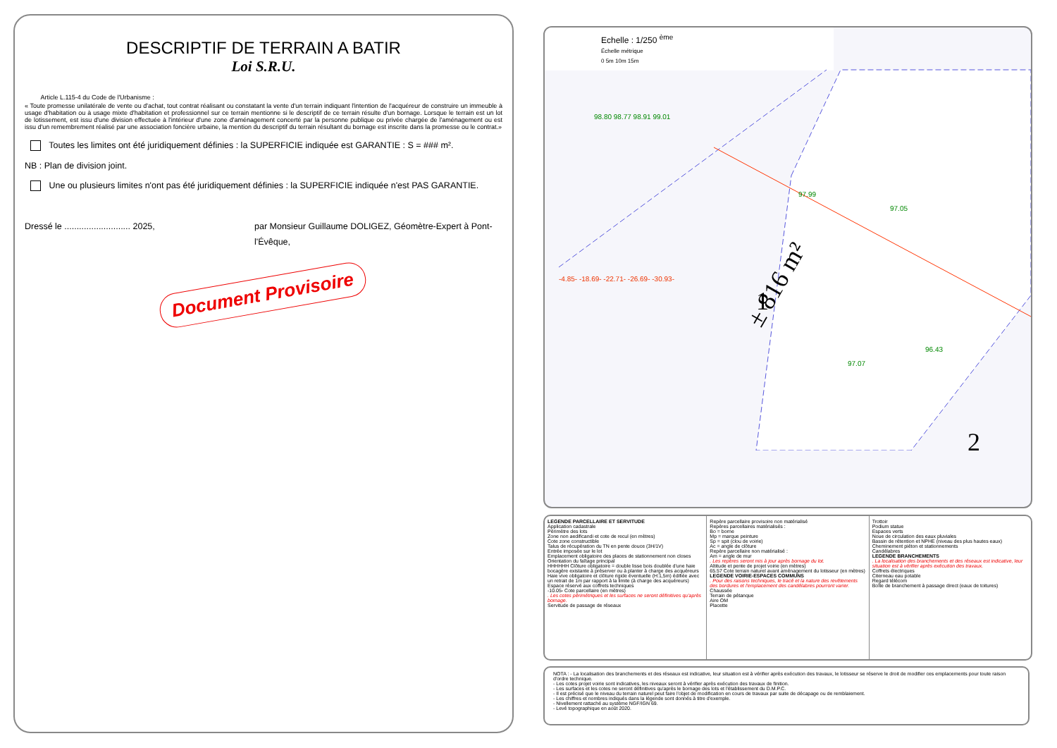DESCRIPTIF DE TERRAIN A BATIR
Loi S.R.U.
Article L.115-4 du Code de l'Urbanisme :
« Toute promesse unilatérale de vente ou d'achat, tout contrat réalisant ou constatant la vente d'un terrain indiquant l'intention de l'acquéreur de construire un immeuble à usage d'habitation ou à usage mixte d'habitation et professionnel sur ce terrain mentionne si le descriptif de ce terrain résulte d'un bornage. Lorsque le terrain est un lot de lotissement, est issu d'une division effectuée à l'intérieur d'une zone d'aménagement concerté par la personne publique ou privée chargée de l'aménagement ou est issu d'un remembrement réalisé par une association foncière urbaine, la mention du descriptif du terrain résultant du bornage est inscrite dans la promesse ou le contrat.»
Toutes les limites ont été juridiquement définies : la SUPERFICIE indiquée est GARANTIE : S = ### m².
NB : Plan de division joint.
Une ou plusieurs limites n'ont pas été juridiquement définies : la SUPERFICIE indiquée n'est PAS GARANTIE.
Dressé le ........................... 2025, par Monsieur Guillaume DOLIGEZ, Géomètre-Expert à Pont-l'Évêque,
Document Provisoire
Echelle : 1/250 <sup>ème</sup>
Échelle métrique
0 5m 10m 15m
1
± 816 m²
2
98.80 98.77 98.91 99.01
97.99
97.05
97.07
96.43
-4.85- -18.69- -22.71- -26.69- -30.93-
LEGENDE PARCELLAIRE ET SERVITUDE
Application cadastrale
Périmètre des lots
Zone non aedificandi et cote de recul (en mètres)
Cote zone constructible
Talus de récupération du TN en pente douce (3H/1V)
Entrée imposée sur le lot
Emplacement obligatoire des places de stationnement non closes
Orientation du faîtage principal
HHHHHH Clôture obligatoire = double lisse bois doublée d'une haie bocagère existante à préserver ou à planter à charge des acquéreurs
Haie vive obligatoire et clôture rigide éventuelle (H:1,5m) édifiée avec un retrait de 1m par rapport à la limite (à charge des acquéreurs)
Espace réservé aux coffrets techniques
-10.05- Cote parcellaire (en mètres)
. Les cotes périmétriques et les surfaces ne seront définitives qu'après bornage.
Servitude de passage de réseaux
Repère parcellaire provisoire non matérialisé
Repères parcellaires matérialisés :
Bo = borne
Mp = marque peinture
Sp = spit (clou de voirie)
Ac = angle de clôture
Repère parcellaire non matérialisé :
Am = angle de mur
. Les repères seront mis à jour après bornage du lot.
Altitude et pente de projet voirie (en mètres)
65.57 Cote terrain naturel avant aménagement du lotisseur (en mètres)
LEGENDE VOIRIE-ESPACES COMMUNS
. Pour des raisons techniques, le tracé et la nature des revêtements des bordures et l'emplacement des candélabres pourront varier.
Chaussée
Terrain de pétanque
Aire OM
Placette
Trottoir
Podium statue
Espaces verts
Noue de circulation des eaux pluviales
Bassin de rétention et NPHE (niveau des plus hautes eaux)
Cheminement piéton et stationnements
Candélabres
LEGENDE BRANCHEMENTS
. La localisation des branchements et des réseaux est indicative, leur situation est à vérifier après exécution des travaux.
Coffrets électriques
Citerneau eau potable
Regard télécom
Boîte de branchement à passage direct (eaux de toitures)
NOTA : - La localisation des branchements et des réseaux est indicative, leur situation est à vérifier après exécution des travaux, le lotisseur se réserve le droit de modifier ces emplacements pour toute raison d'ordre technique.
- Les cotes projet voirie sont indicatives, les niveaux seront à vérifier après exécution des travaux de finition.
- Les surfaces et les cotes ne seront définitives qu'après le bornage des lots et l'établissement du D.M.P.C.
- Il est précisé que le niveau du terrain naturel peut faire l'objet de modification en cours de travaux par suite de décapage ou de remblaiement.
- Les chiffres et nombres indiqués dans la légende sont donnés à titre d'exemple.
- Nivellement rattaché au système NGF/IGN 69.
- Levé topographique en août 2020.